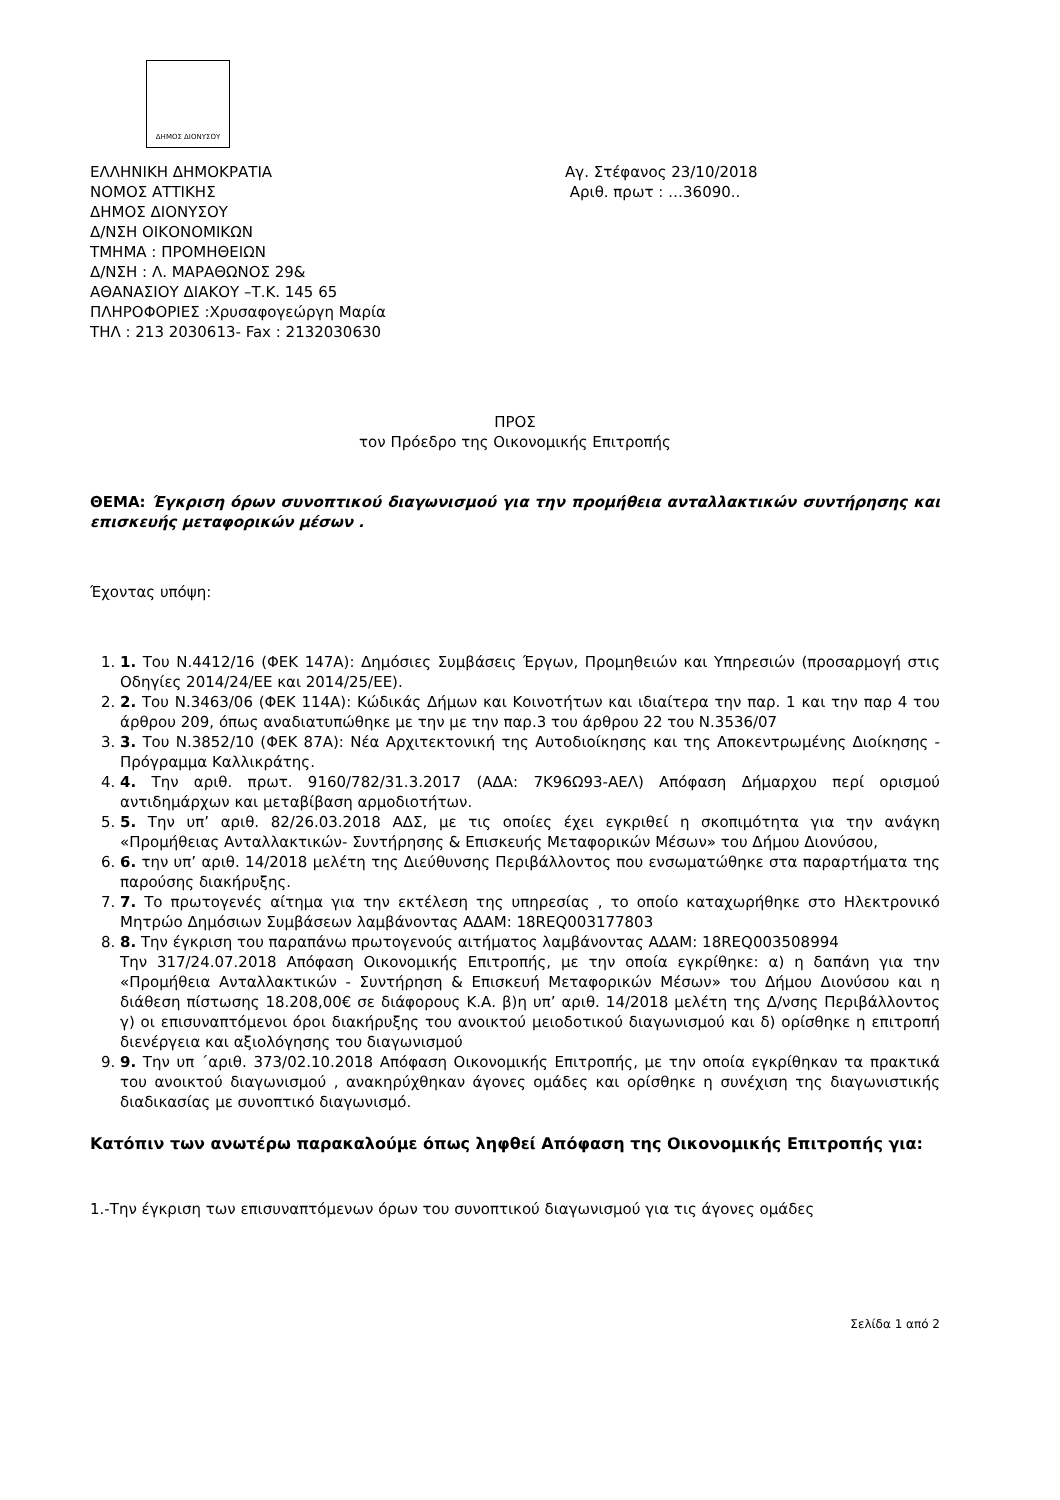ΔΗΜΟΣ ΔΙΟΝΥΣΟΥ
ΕΛΛΗΝΙΚΗ ΔΗΜΟΚΡΑΤΙΑ
ΝΟΜΟΣ ΑΤΤΙΚΗΣ
ΔΗΜΟΣ ΔΙΟΝΥΣΟΥ
Δ/ΝΣΗ ΟΙΚΟΝΟΜΙΚΩΝ
ΤΜΗΜΑ : ΠΡΟΜΗΘΕΙΩΝ
Δ/ΝΣΗ : Λ. ΜΑΡΑΘΩΝΟΣ 29&
ΑΘΑΝΑΣΙΟΥ ΔΙΑΚΟΥ –Τ.Κ. 145 65
ΠΛΗΡΟΦΟΡΙΕΣ :Χρυσαφογεώργη Μαρία
ΤΗΛ : 213 2030613- Fax : 2132030630
Αγ. Στέφανος 23/10/2018
Αριθ. πρωτ : …36090..
ΠΡΟΣ
τον Πρόεδρο της Οικονομικής Επιτροπής
ΘΕΜΑ: Έγκριση όρων συνοπτικού διαγωνισμού για την προμήθεια ανταλλακτικών συντήρησης και επισκευής μεταφορικών μέσων .
Έχοντας υπόψη:
1. 1. Του Ν.4412/16 (ΦΕΚ 147Α): Δημόσιες Συμβάσεις Έργων, Προμηθειών και Υπηρεσιών (προσαρμογή στις Οδηγίες 2014/24/ΕΕ και 2014/25/ΕΕ).
2. 2. Του Ν.3463/06 (ΦΕΚ 114Α): Κώδικάς Δήμων και Κοινοτήτων και ιδιαίτερα την παρ. 1 και την παρ 4 του άρθρου 209, όπως αναδιατυπώθηκε με την με την παρ.3 του άρθρου 22 του Ν.3536/07
3. 3. Του Ν.3852/10 (ΦΕΚ 87Α): Νέα Αρχιτεκτονική της Αυτοδιοίκησης και της Αποκεντρωμένης Διοίκησης - Πρόγραμμα Καλλικράτης.
4. 4. Την αριθ. πρωτ. 9160/782/31.3.2017 (ΑΔΑ: 7Κ96Ω93-ΑΕΛ) Απόφαση Δήμαρχου περί ορισμού αντιδημάρχων και μεταβίβαση αρμοδιοτήτων.
5. 5. Την υπ’ αριθ. 82/26.03.2018 ΑΔΣ, με τις οποίες έχει εγκριθεί η σκοπιμότητα για την ανάγκη «Προμήθειας Ανταλλακτικών- Συντήρησης & Επισκευής Μεταφορικών Μέσων» του Δήμου Διονύσου,
6. 6. την υπ’ αριθ. 14/2018 μελέτη της Διεύθυνσης Περιβάλλοντος που ενσωματώθηκε στα παραρτήματα της παρούσης διακήρυξης.
7. 7. Το πρωτογενές αίτημα για την εκτέλεση της υπηρεσίας , το οποίο καταχωρήθηκε στο Ηλεκτρονικό Μητρώο Δημόσιων Συμβάσεων λαμβάνοντας ΑΔΑΜ: 18REQ003177803
8. 8. Την έγκριση του παραπάνω πρωτογενούς αιτήματος λαμβάνοντας ΑΔΑΜ: 18REQ003508994
Την 317/24.07.2018 Απόφαση Οικονομικής Επιτροπής, με την οποία εγκρίθηκε: α) η δαπάνη για την «Προμήθεια Ανταλλακτικών - Συντήρηση & Επισκευή Μεταφορικών Μέσων» του Δήμου Διονύσου και η διάθεση πίστωσης 18.208,00€ σε διάφορους Κ.Α. β)η υπ’ αριθ. 14/2018 μελέτη της Δ/νσης Περιβάλλοντος γ) οι επισυναπτόμενοι όροι διακήρυξης του ανοικτού μειοδοτικού διαγωνισμού και δ) ορίσθηκε η επιτροπή διενέργεια και αξιολόγησης του διαγωνισμού
9. 9. Την υπ ΄αριθ. 373/02.10.2018 Απόφαση Οικονομικής Επιτροπής, με την οποία εγκρίθηκαν τα πρακτικά του ανοικτού διαγωνισμού , ανακηρύχθηκαν άγονες ομάδες και ορίσθηκε η συνέχιση της διαγωνιστικής διαδικασίας με συνοπτικό διαγωνισμό.
Κατόπιν των ανωτέρω παρακαλούμε όπως ληφθεί Απόφαση της Οικονομικής Επιτροπής για:
1.-Την έγκριση των επισυναπτόμενων όρων του συνοπτικού διαγωνισμού για τις άγονες ομάδες
Σελίδα 1 από 2